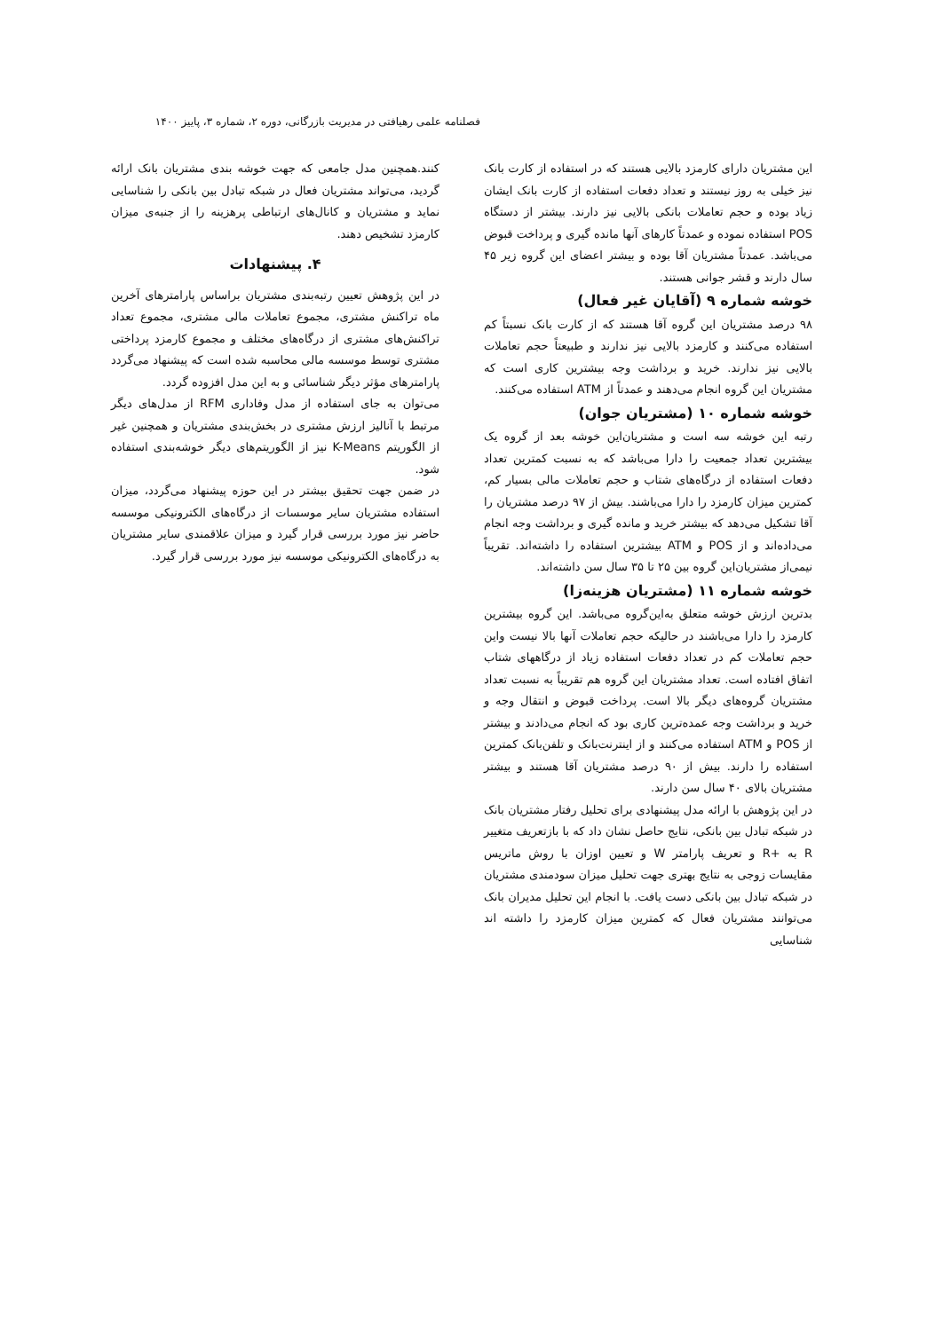فصلنامه علمی رهیافتی در مدیریت بازرگانی، دوره ۲، شماره ۳، پاییز ۱۴۰۰
این مشتریان دارای کارمزد بالایی هستند که در استفاده از کارت بانک نیز خیلی به روز نیستند و تعداد دفعات استفاده از کارت بانک ایشان زیاد بوده و حجم تعاملات بانکی بالایی نیز دارند. بیشتر از دستگاه POS استفاده نموده و عمدتاً کارهای آنها مانده گیری و پرداخت قبوض می‌باشد. عمدتاً مشتریان آقا بوده و بیشتر اعضای این گروه زیر ۴۵ سال دارند و قشر جوانی هستند.
خوشه شماره ۹ (آقایان غیر فعال)
۹۸ درصد مشتریان این گروه آقا هستند که از کارت بانک نسبتاً کم استفاده می‌کنند و کارمزد بالایی نیز ندارند و طبیعتاً حجم تعاملات بالایی نیز ندارند. خرید و برداشت وجه بیشترین کاری است که مشتریان این گروه انجام می‌دهند و عمدتاً از ATM استفاده می‌کنند.
خوشه شماره ۱۰ (مشتریان جوان)
رتبه این خوشه سه است و مشتریان‌این خوشه بعد از گروه یک بیشترین تعداد جمعیت را دارا می‌باشد که به نسبت کمترین تعداد دفعات استفاده از درگاه‌های شتاب و حجم تعاملات مالی بسیار کم، کمترین میزان کارمزد را دارا می‌باشند. بیش از ۹۷ درصد مشتریان را آقا تشکیل می‌دهد که بیشتر خرید و مانده گیری و برداشت وجه انجام می‌داده‌اند و از POS و ATM بیشترین استفاده را داشته‌اند. تقریباً نیمی‌از مشتریان‌این گروه بین ۲۵ تا ۳۵ سال سن داشته‌اند.
خوشه شماره ۱۱ (مشتریان هزینه‌زا)
بدترین ارزش خوشه متعلق به‌این‌گروه می‌باشد. این گروه بیشترین کارمزد را دارا می‌باشند در حالیکه حجم تعاملات آنها بالا نیست واین حجم تعاملات کم در تعداد دفعات استفاده زیاد از درگاههای شتاب اتفاق افتاده است. تعداد مشتریان این گروه هم تقریباً به نسبت تعداد مشتریان گروه‌های دیگر بالا است. پرداخت قبوض و انتقال وجه و خرید و برداشت وجه عمده‌ترین کاری بود که انجام می‌دادند و بیشتر از POS و ATM استفاده می‌کنند و از اینترنت‌بانک و تلفن‌بانک کمترین استفاده را دارند. بیش از ۹۰ درصد مشتریان آقا هستند و بیشتر مشتریان بالای ۴۰ سال سن دارند.
در این پژوهش با ارائه مدل پیشنهادی برای تحلیل رفتار مشتریان بانک در شبکه تبادل بین بانکی، نتایج حاصل نشان داد که با بازتعریف متغییر R به +R و تعریف پارامتر W و تعیین اوزان با روش ماتریس مقایسات زوجی به نتایج بهتری جهت تحلیل میزان سودمندی مشتریان در شبکه تبادل بین بانکی دست یافت. با انجام این تحلیل مدیران بانک می‌توانند مشتریان فعال که کمترین میزان کارمزد را داشته اند شناسایی
کنند.همچنین مدل جامعی که جهت خوشه بندی مشتریان بانک ارائه گردید، می‌تواند مشتریان فعال در شبکه تبادل بین بانکی را شناسایی نماید و مشتریان و کانال‌های ارتباطی پرهزینه را از جنبه‌ی میزان کارمزد تشخیص دهند.
۴. پیشنهادات
در این پژوهش تعیین رتبه‌بندی مشتریان براساس پارامترهای آخرین ماه تراکنش مشتری، مجموع تعاملات مالی مشتری، مجموع تعداد تراکنش‌های مشتری از درگاه‌های مختلف و مجموع کارمزد پرداختی مشتری توسط موسسه مالی محاسبه شده است که پیشنهاد می‌گردد پارامترهای مؤثر دیگر شناسائی و به این مدل افزوده گردد.
می‌توان به جای استفاده از مدل وفاداری RFM از مدل‌های دیگر مرتبط با آنالیز ارزش مشتری در بخش‌بندی مشتریان و همچنین غیر از الگوریتم K-Means نیز از الگوریتم‌های دیگر خوشه‌بندی استفاده شود.
در ضمن جهت تحقیق بیشتر در این حوزه پیشنهاد می‌گردد، میزان استفاده مشتریان سایر موسسات از درگاه‌های الکترونیکی موسسه حاضر نیز مورد بررسی قرار گیرد و میزان علاقمندی سایر مشتریان به درگاه‌های الکترونیکی موسسه نیز مورد بررسی قرار گیرد.